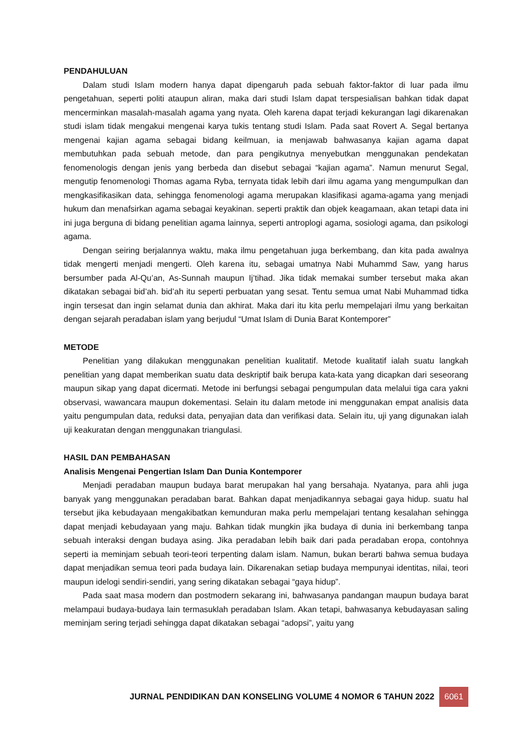PENDAHULUAN
Dalam studi Islam modern hanya dapat dipengaruh pada sebuah faktor-faktor di luar pada ilmu pengetahuan, seperti politi ataupun aliran, maka dari studi Islam dapat terspesialisan bahkan tidak dapat mencerminkan masalah-masalah agama yang nyata. Oleh karena dapat terjadi kekurangan lagi dikarenakan studi islam tidak mengakui mengenai karya tukis tentang studi Islam. Pada saat Rovert A. Segal bertanya mengenai kajian agama sebagai bidang keilmuan, ia menjawab bahwasanya kajian agama dapat membutuhkan pada sebuah metode, dan para pengikutnya menyebutkan menggunakan pendekatan fenomenologis dengan jenis yang berbeda dan disebut sebagai “kajian agama”. Namun menurut Segal, mengutip fenomenologi Thomas agama Ryba, ternyata tidak lebih dari ilmu agama yang mengumpulkan dan mengkasifikasikan data, sehingga fenomenologi agama merupakan klasifikasi agama-agama yang menjadi hukum dan menafsirkan agama sebagai keyakinan. seperti praktik dan objek keagamaan, akan tetapi data ini ini juga berguna di bidang penelitian agama lainnya, seperti antroplogi agama, sosiologi agama, dan psikologi agama.
Dengan seiring berjalannya waktu, maka ilmu pengetahuan juga berkembang, dan kita pada awalnya tidak mengerti menjadi mengerti. Oleh karena itu, sebagai umatnya Nabi Muhammd Saw, yang harus bersumber pada Al-Qu’an, As-Sunnah maupun Ij’tihad. Jika tidak memakai sumber tersebut maka akan dikatakan sebagai bid’ah. bid’ah itu seperti perbuatan yang sesat. Tentu semua umat Nabi Muhammad tidka ingin tersesat dan ingin selamat dunia dan akhirat. Maka dari itu kita perlu mempelajari ilmu yang berkaitan dengan sejarah peradaban islam yang berjudul “Umat Islam di Dunia Barat Kontemporer”
METODE
Penelitian yang dilakukan menggunakan penelitian kualitatif. Metode kualitatif ialah suatu langkah penelitian yang dapat memberikan suatu data deskriptif baik berupa kata-kata yang dicapkan dari seseorang maupun sikap yang dapat dicermati. Metode ini berfungsi sebagai pengumpulan data melalui tiga cara yakni observasi, wawancara maupun dokementasi. Selain itu dalam metode ini menggunakan empat analisis data yaitu pengumpulan data, reduksi data, penyajian data dan verifikasi data. Selain itu, uji yang digunakan ialah uji keakuratan dengan menggunakan triangulasi.
HASIL DAN PEMBAHASAN
Analisis Mengenai Pengertian Islam Dan Dunia Kontemporer
Menjadi peradaban maupun budaya barat merupakan hal yang bersahaja. Nyatanya, para ahli juga banyak yang menggunakan peradaban barat. Bahkan dapat menjadikannya sebagai gaya hidup. suatu hal tersebut jika kebudayaan mengakibatkan kemunduran maka perlu mempelajari tentang kesalahan sehingga dapat menjadi kebudayaan yang maju. Bahkan tidak mungkin jika budaya di dunia ini berkembang tanpa sebuah interaksi dengan budaya asing. Jika peradaban lebih baik dari pada peradaban eropa, contohnya seperti ia meminjam sebuah teori-teori terpenting dalam islam. Namun, bukan berarti bahwa semua budaya dapat menjadikan semua teori pada budaya lain. Dikarenakan setiap budaya mempunyai identitas, nilai, teori maupun idelogi sendiri-sendiri, yang sering dikatakan sebagai “gaya hidup”.
Pada saat masa modern dan postmodern sekarang ini, bahwasanya pandangan maupun budaya barat melampaui budaya-budaya lain termasuklah peradaban Islam. Akan tetapi, bahwasanya kebudayasan saling meminjam sering terjadi sehingga dapat dikatakan sebagai “adopsi”, yaitu yang
JURNAL PENDIDIKAN DAN KONSELING VOLUME 4 NOMOR 6 TAHUN 2022 6061